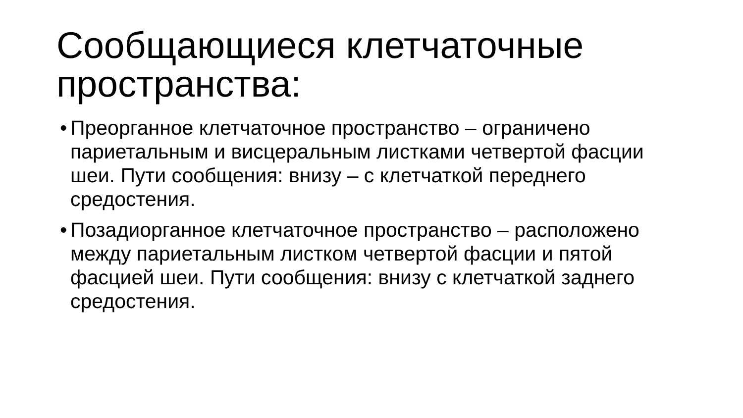Сообщающиеся клетчаточные пространства:
• Преорганное клетчаточное пространство – ограничено париетальным и висцеральным листками четвертой фасции шеи. Пути сообщения: внизу – с клетчаткой переднего средостения.
• Позадиорганное клетчаточное пространство – расположено между париетальным листком четвертой фасции и пятой фасцией шеи. Пути сообщения: внизу с клетчаткой заднего средостения.